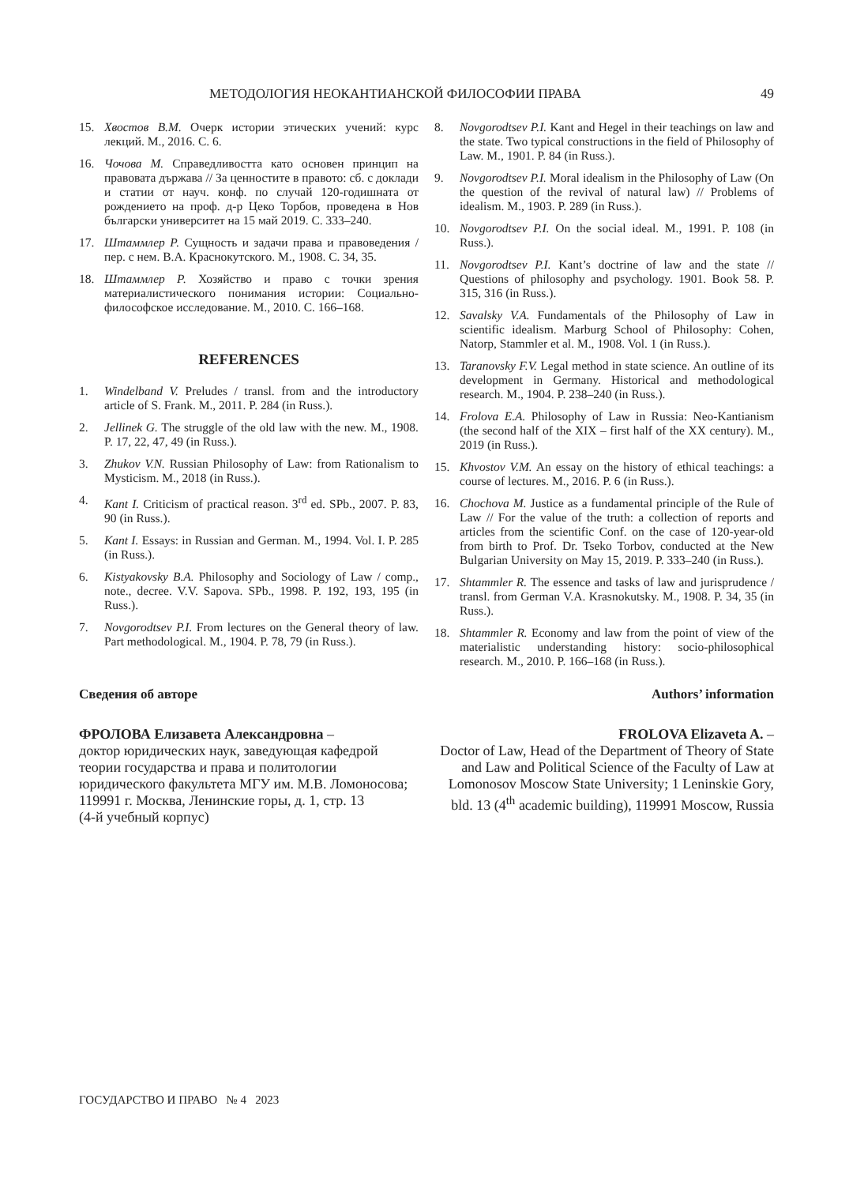МЕТОДОЛОГИЯ НЕОКАНТИАНСКОЙ ФИЛОСОФИИ ПРАВА 49
15. Хвостов В.М. Очерк истории этических учений: курс лекций. М., 2016. С. 6.
16. Чочова М. Справедливостта като основен принцип на правовата държава // За ценностите в правото: сб. с доклади и статии от науч. конф. по случай 120-годишната от рождението на проф. д-р Цеко Торбов, проведена в Нов български университет на 15 май 2019. С. 333–240.
17. Штаммлер Р. Сущность и задачи права и правоведения / пер. с нем. В.А. Краснокутского. М., 1908. С. 34, 35.
18. Штаммлер Р. Хозяйство и право с точки зрения материалистического понимания истории: Социально-философское исследование. М., 2010. С. 166–168.
REFERENCES
1. Windelband V. Preludes / transl. from and the introductory article of S. Frank. M., 2011. P. 284 (in Russ.).
2. Jellinek G. The struggle of the old law with the new. M., 1908. P. 17, 22, 47, 49 (in Russ.).
3. Zhukov V.N. Russian Philosophy of Law: from Rationalism to Mysticism. M., 2018 (in Russ.).
4. Kant I. Criticism of practical reason. 3<sup>rd</sup> ed. SPb., 2007. P. 83, 90 (in Russ.).
5. Kant I. Essays: in Russian and German. M., 1994. Vol. I. P. 285 (in Russ.).
6. Kistyakovsky B.A. Philosophy and Sociology of Law / comp., note., decree. V.V. Sapova. SPb., 1998. P. 192, 193, 195 (in Russ.).
7. Novgorodtsev P.I. From lectures on the General theory of law. Part methodological. M., 1904. P. 78, 79 (in Russ.).
8. Novgorodtsev P.I. Kant and Hegel in their teachings on law and the state. Two typical constructions in the field of Philosophy of Law. M., 1901. P. 84 (in Russ.).
9. Novgorodtsev P.I. Moral idealism in the Philosophy of Law (On the question of the revival of natural law) // Problems of idealism. M., 1903. P. 289 (in Russ.).
10. Novgorodtsev P.I. On the social ideal. M., 1991. P. 108 (in Russ.).
11. Novgorodtsev P.I. Kant’s doctrine of law and the state // Questions of philosophy and psychology. 1901. Book 58. P. 315, 316 (in Russ.).
12. Savalsky V.A. Fundamentals of the Philosophy of Law in scientific idealism. Marburg School of Philosophy: Cohen, Natorp, Stammler et al. M., 1908. Vol. 1 (in Russ.).
13. Taranovsky F.V. Legal method in state science. An outline of its development in Germany. Historical and methodological research. M., 1904. P. 238–240 (in Russ.).
14. Frolova E.A. Philosophy of Law in Russia: Neo-Kantianism (the second half of the XIX – first half of the XX century). M., 2019 (in Russ.).
15. Khvostov V.M. An essay on the history of ethical teachings: a course of lectures. M., 2016. P. 6 (in Russ.).
16. Chochova M. Justice as a fundamental principle of the Rule of Law // For the value of the truth: a collection of reports and articles from the scientific Conf. on the case of 120-year-old from birth to Prof. Dr. Tseko Torbov, conducted at the New Bulgarian University on May 15, 2019. P. 333–240 (in Russ.).
17. Shtammler R. The essence and tasks of law and jurisprudence / transl. from German V.A. Krasnokutsky. M., 1908. P. 34, 35 (in Russ.).
18. Shtammler R. Economy and law from the point of view of the materialistic understanding history: socio-philosophical research. M., 2010. P. 166–168 (in Russ.).
Сведения об авторе
ФРОЛОВА Елизавета Александровна –
доктор юридических наук, заведующая кафедрой теории государства и права и политологии юридического факультета МГУ им. М.В. Ломоносова; 119991 г. Москва, Ленинские горы, д. 1, стр. 13
(4-й учебный корпус)
Authors’ information
FROLOVA Elizaveta A. –
Doctor of Law, Head of the Department of Theory of State and Law and Political Science of the Faculty of Law at Lomonosov Moscow State University; 1 Leninskie Gory, bld. 13 (4<sup>th</sup> academic building), 119991 Moscow, Russia
ГОСУДАРСТВО И ПРАВО № 4 2023